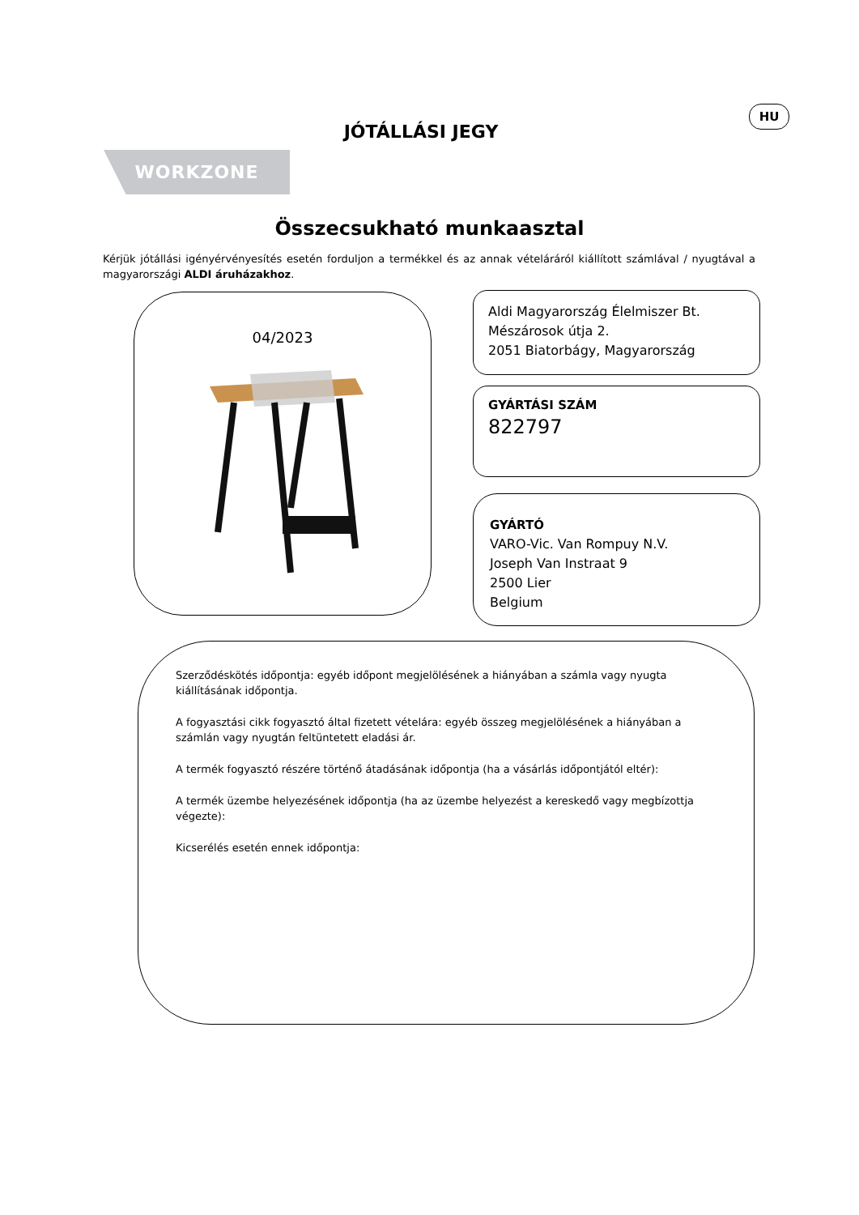HU
JÓTÁLLÁSI JEGY
WORKZONE
Összecsukható munkaasztal
Kérjük jótállási igényérvényesítés esetén forduljon a termékkel és az annak vételáráról kiállított számlával / nyugtával a magyarországi ALDI áruházakhoz.
04/2023
Aldi Magyarország Élelmiszer Bt.
Mészárosok útja 2.
2051 Biatorbágy, Magyarország
GYÁRTÁSI SZÁM
822797
GYÁRTÓ
VARO-Vic. Van Rompuy N.V.
Joseph Van Instraat 9
2500 Lier
Belgium
Szerződéskötés időpontja: egyéb időpont megjelölésének a hiányában a számla vagy nyugta kiállításának időpontja.
A fogyasztási cikk fogyasztó által fizetett vételára: egyéb összeg megjelölésének a hiányában a számlán vagy nyugtán feltüntetett eladási ár.
A termék fogyasztó részére történő átadásának időpontja (ha a vásárlás időpontjától eltér):
A termék üzembe helyezésének időpontja (ha az üzembe helyezést a kereskedő vagy megbízottja végezte):
Kicserélés esetén ennek időpontja: